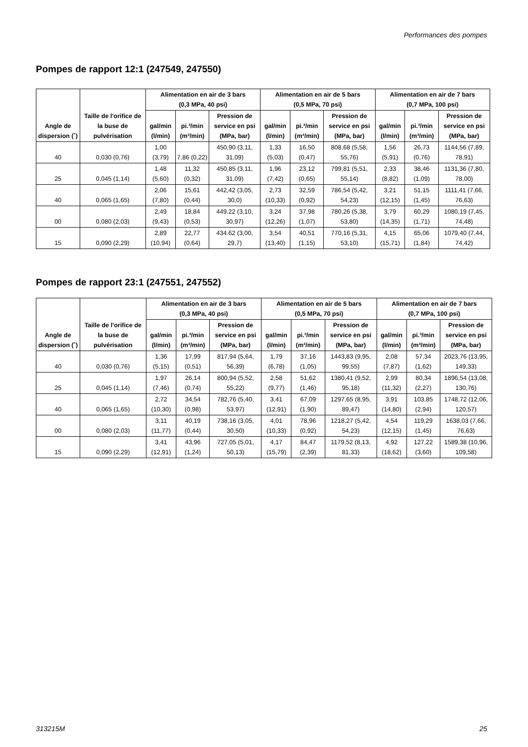Performances des pompes
Pompes de rapport 12:1 (247549, 247550)
| Angle de dispersion (˚) | Taille de l'orifice de la buse de pulvérisation | Alimentation en air de 3 bars (0,3 MPa, 40 psi) | | | Alimentation en air de 5 bars (0,5 MPa, 70 psi) | | | Alimentation en air de 7 bars (0,7 MPa, 100 psi) | | |
| --- | --- | --- | --- | --- | --- | --- | --- | --- | --- | --- |
| | | gal/min (l/min) | pi.³/min (m³/min) | Pression de service en psi (MPa, bar) | gal/min (l/min) | pi.³/min (m³/min) | Pression de service en psi (MPa, bar) | gal/min (l/min) | pi.³/min (m³/min) | Pression de service en psi (MPa, bar) |
| 40 | 0,030 (0,76) | 1,00 (3,79) | 7,86 (0,22) | 450,90 (3,11, 31,09) | 1,33 (5,03) | 16,50 (0,47) | 808,68 (5,58, 55,76) | 1,56 (5,91) | 26,73 (0,76) | 1144,56 (7,89, 78,91) |
| 25 | 0,045 (1,14) | 1,48 (5,60) | 11,32 (0,32) | 450,85 (3,11, 31,09) | 1,96 (7,42) | 23,12 (0,65) | 799,81 (5,51, 55,14) | 2,33 (8,82) | 38,46 (1,09) | 1131,36 (7,80, 78,00) |
| 40 | 0,065 (1,65) | 2,06 (7,80) | 15,61 (0,44) | 442,42 (3,05, 30,0) | 2,73 (10,33) | 32,59 (0,92) | 786,54 (5,42, 54,23) | 3,21 (12,15) | 51,15 (1,45) | 1111,41 (7,66, 76,63) |
| 00 | 0,080 (2,03) | 2,49 (9,43) | 18,84 (0,53) | 449.22 (3,10, 30,97) | 3,24 (12,26) | 37,98 (1,07) | 780,26 (5,38, 53,80) | 3,79 (14,35) | 60,29 (1,71) | 1080,19 (7,45, 74,48) |
| 15 | 0,090 (2,29) | 2,89 (10,94) | 22,77 (0,64) | 434.62 (3,00, 29,7) | 3,54 (13,40) | 40,51 (1,15) | 770,16 (5,31, 53,10) | 4,15 (15,71) | 65,06 (1,84) | 1079,40 (7,44, 74,42) |
Pompes de rapport 23:1 (247551, 247552)
| Angle de dispersion (˚) | Taille de l'orifice de la buse de pulvérisation | Alimentation en air de 3 bars (0,3 MPa, 40 psi) | | | Alimentation en air de 5 bars (0,5 MPa, 70 psi) | | | Alimentation en air de 7 bars (0,7 MPa, 100 psi) | | |
| --- | --- | --- | --- | --- | --- | --- | --- | --- | --- | --- |
| | | gal/min (l/min) | pi.³/min (m³/min) | Pression de service en psi (MPa, bar) | gal/min (l/min) | pi.³/min (m³/min) | Pression de service en psi (MPa, bar) | gal/min (l/min) | pi.³/min (m³/min) | Pression de service en psi (MPa, bar) |
| 40 | 0,030 (0,76) | 1,36 (5,15) | 17,99 (0,51) | 817,94 (5,64, 56,39) | 1,79 (6,78) | 37,16 (1,05) | 1443,83 (9,95, 99,55) | 2,08 (7,87) | 57,34 (1,62) | 2023,76 (13,95, 149,33) |
| 25 | 0,045 (1,14) | 1,97 (7,46) | 26,14 (0,74) | 800,94 (5,52, 55,22) | 2,58 (9,77) | 51,62 (1,46) | 1380,41 (9,52, 95,18) | 2,99 (11,32) | 80,34 (2,27) | 1896,54 (13,08, 130,76) |
| 40 | 0,065 (1,65) | 2,72 (10,30) | 34,54 (0,98) | 782,76 (5,40, 53,97) | 3,41 (12,91) | 67,09 (1,90) | 1297,65 (8,95, 89,47) | 3,91 (14,80) | 103,85 (2,94) | 1748,72 (12,06, 120,57) |
| 00 | 0,080 (2,03) | 3,11 (11,77) | 40,19 (0,44) | 738,16 (3,05, 30,50) | 4,01 (10,33) | 78,96 (0,92) | 1218,27 (5,42, 54,23) | 4,54 (12,15) | 119,29 (1,45) | 1638,03 (7,66, 76,63) |
| 15 | 0,090 (2,29) | 3,41 (12,91) | 43,96 (1,24) | 727,05 (5,01, 50,13) | 4,17 (15,79) | 84,47 (2,39) | 1179,52 (8,13, 81,33) | 4,92 (18,62) | 127,22 (3,60) | 1589,38 (10,96, 109,58) |
313215M 25